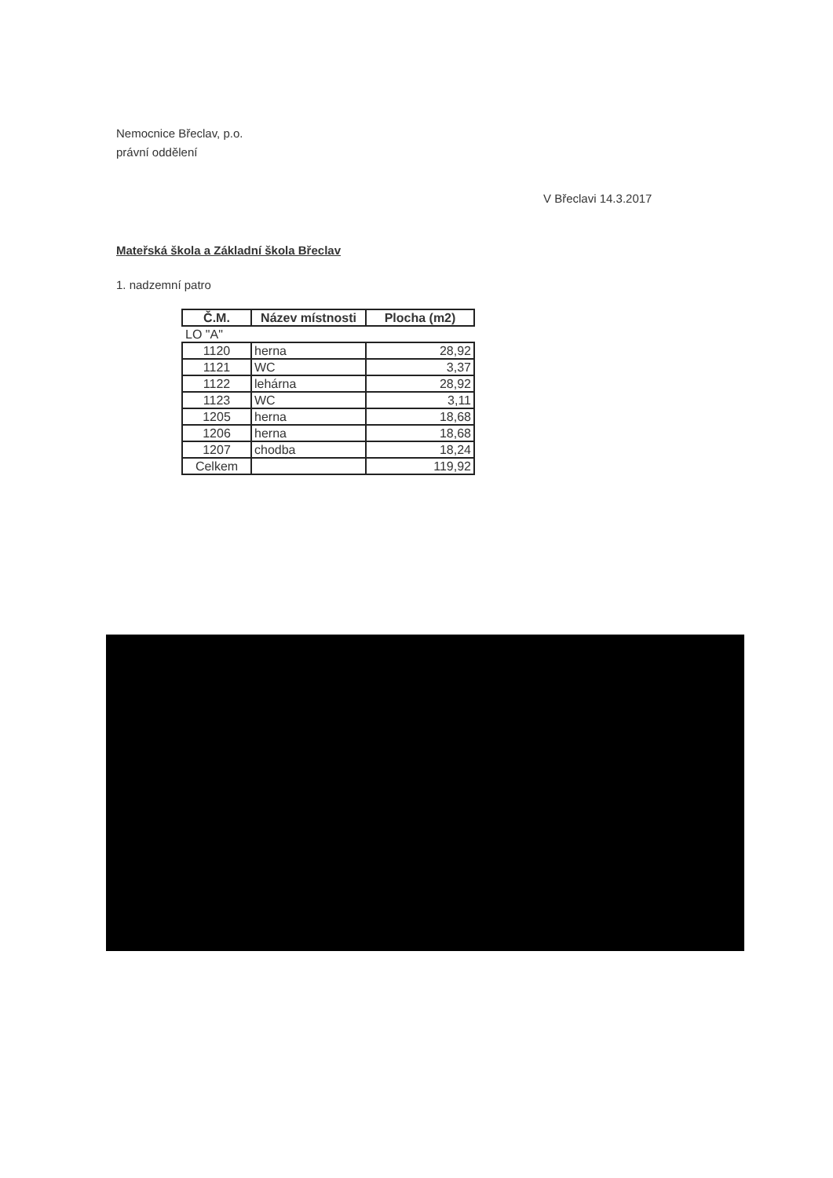Nemocnice Břeclav, p.o.
právní oddělení
V Břeclavi 14.3.2017
Mateřská škola a Základní škola Břeclav
1. nadzemní patro
| Č.M. | Název místnosti | Plocha (m2) |
| --- | --- | --- |
| LO "A" | | |
| 1120 | herna | 28,92 |
| 1121 | WC | 3,37 |
| 1122 | lehárna | 28,92 |
| 1123 | WC | 3,11 |
| 1205 | herna | 18,68 |
| 1206 | herna | 18,68 |
| 1207 | chodba | 18,24 |
| Celkem | | 119,92 |